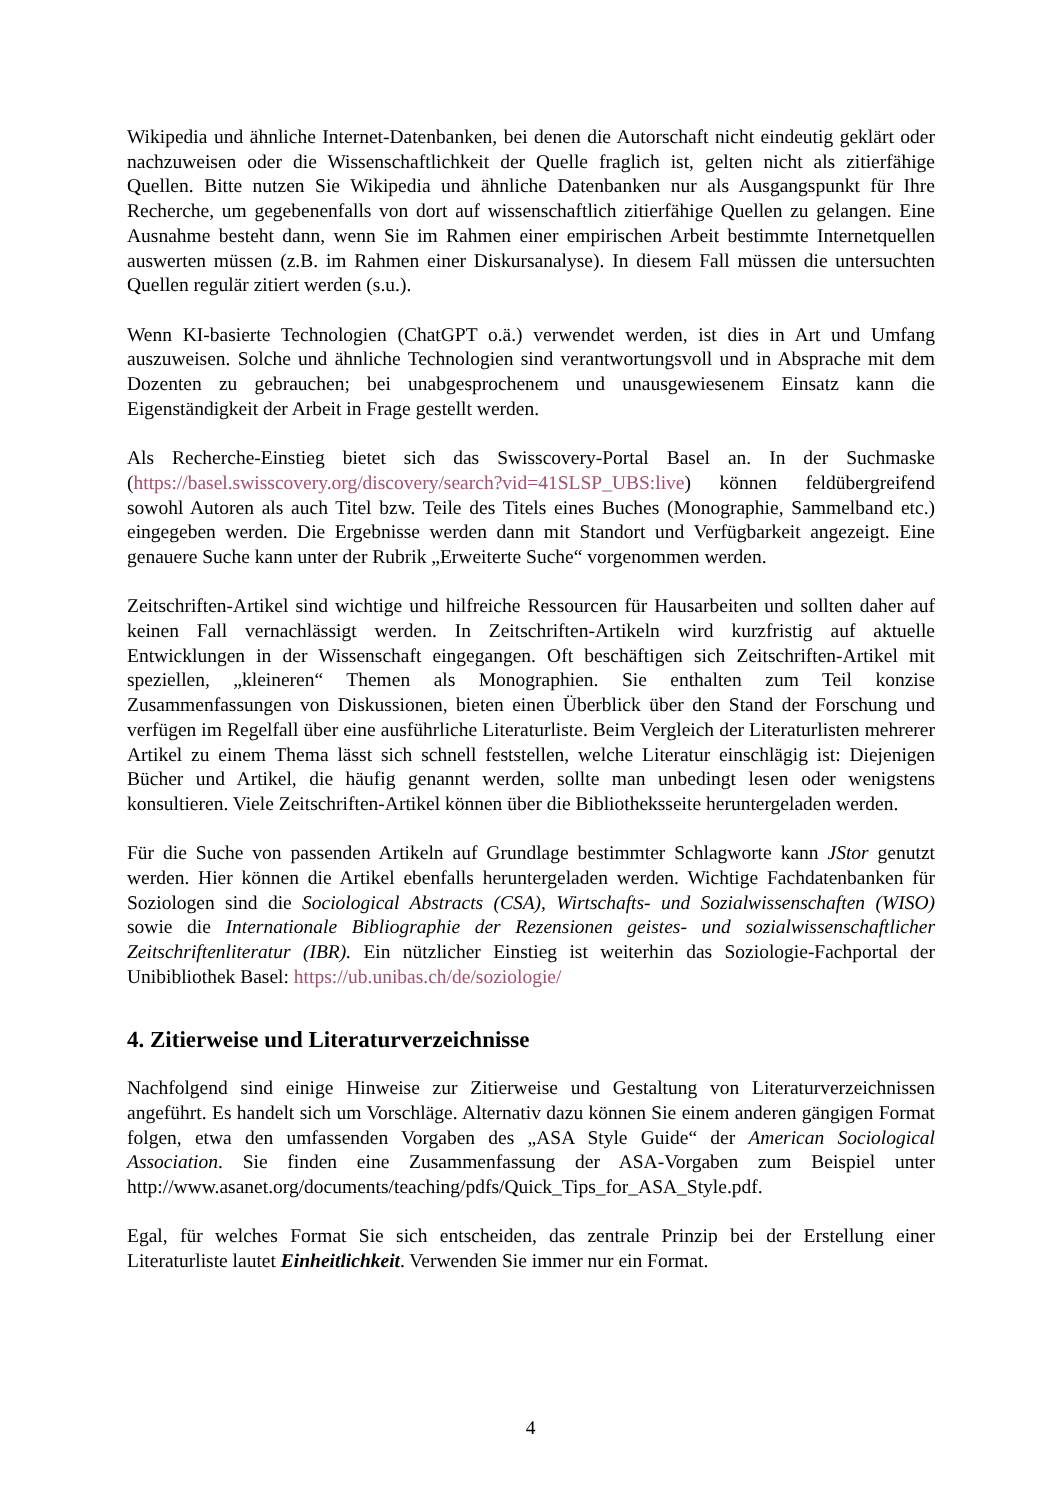Wikipedia und ähnliche Internet-Datenbanken, bei denen die Autorschaft nicht eindeutig geklärt oder nachzuweisen oder die Wissenschaftlichkeit der Quelle fraglich ist, gelten nicht als zitierfähige Quellen. Bitte nutzen Sie Wikipedia und ähnliche Datenbanken nur als Ausgangspunkt für Ihre Recherche, um gegebenenfalls von dort auf wissenschaftlich zitierfähige Quellen zu gelangen. Eine Ausnahme besteht dann, wenn Sie im Rahmen einer empirischen Arbeit bestimmte Internetquellen auswerten müssen (z.B. im Rahmen einer Diskursanalyse). In diesem Fall müssen die untersuchten Quellen regulär zitiert werden (s.u.).
Wenn KI-basierte Technologien (ChatGPT o.ä.) verwendet werden, ist dies in Art und Umfang auszuweisen. Solche und ähnliche Technologien sind verantwortungsvoll und in Absprache mit dem Dozenten zu gebrauchen; bei unabgesprochenem und unausgewiesenem Einsatz kann die Eigenständigkeit der Arbeit in Frage gestellt werden.
Als Recherche-Einstieg bietet sich das Swisscovery-Portal Basel an. In der Suchmaske (https://basel.swisscovery.org/discovery/search?vid=41SLSP_UBS:live) können feldübergreifend sowohl Autoren als auch Titel bzw. Teile des Titels eines Buches (Monographie, Sammelband etc.) eingegeben werden. Die Ergebnisse werden dann mit Standort und Verfügbarkeit angezeigt. Eine genauere Suche kann unter der Rubrik „Erweiterte Suche“ vorgenommen werden.
Zeitschriften-Artikel sind wichtige und hilfreiche Ressourcen für Hausarbeiten und sollten daher auf keinen Fall vernachlässigt werden. In Zeitschriften-Artikeln wird kurzfristig auf aktuelle Entwicklungen in der Wissenschaft eingegangen. Oft beschäftigen sich Zeitschriften-Artikel mit speziellen, „kleineren“ Themen als Monographien. Sie enthalten zum Teil konzise Zusammenfassungen von Diskussionen, bieten einen Überblick über den Stand der Forschung und verfügen im Regelfall über eine ausführliche Literaturliste. Beim Vergleich der Literaturlisten mehrerer Artikel zu einem Thema lässt sich schnell feststellen, welche Literatur einschlägig ist: Diejenigen Bücher und Artikel, die häufig genannt werden, sollte man unbedingt lesen oder wenigstens konsultieren. Viele Zeitschriften-Artikel können über die Bibliotheksseite heruntergeladen werden.
Für die Suche von passenden Artikeln auf Grundlage bestimmter Schlagworte kann JStor genutzt werden. Hier können die Artikel ebenfalls heruntergeladen werden. Wichtige Fachdatenbanken für Soziologen sind die Sociological Abstracts (CSA), Wirtschafts- und Sozialwissenschaften (WISO) sowie die Internationale Bibliographie der Rezensionen geistes- und sozialwissenschaftlicher Zeitschriftenliteratur (IBR). Ein nützlicher Einstieg ist weiterhin das Soziologie-Fachportal der Unibibliothek Basel: https://ub.unibas.ch/de/soziologie/
4. Zitierweise und Literaturverzeichnisse
Nachfolgend sind einige Hinweise zur Zitierweise und Gestaltung von Literaturverzeichnissen angeführt. Es handelt sich um Vorschläge. Alternativ dazu können Sie einem anderen gängigen Format folgen, etwa den umfassenden Vorgaben des „ASA Style Guide“ der American Sociological Association. Sie finden eine Zusammenfassung der ASA-Vorgaben zum Beispiel unter http://www.asanet.org/documents/teaching/pdfs/Quick_Tips_for_ASA_Style.pdf.
Egal, für welches Format Sie sich entscheiden, das zentrale Prinzip bei der Erstellung einer Literaturliste lautet Einheitlichkeit. Verwenden Sie immer nur ein Format.
4